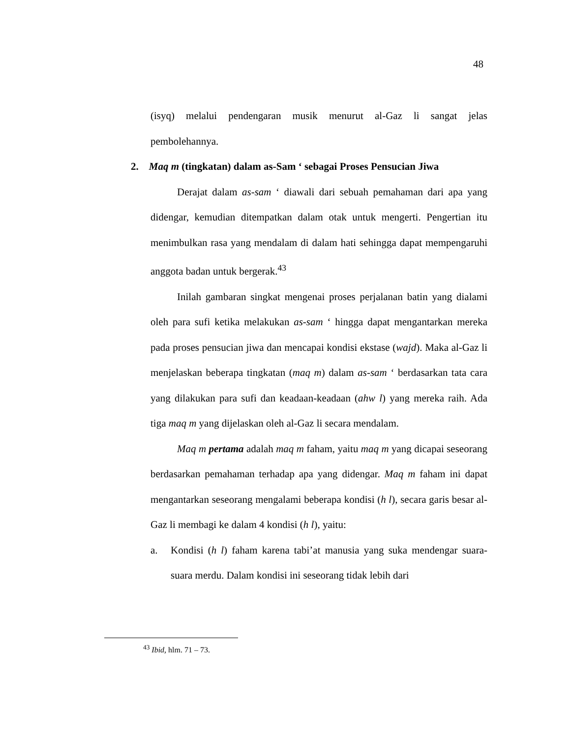48
(isyq) melalui pendengaran musik menurut al-Gaz li sangat jelas pembolehannya.
2. Maq m (tingkatan) dalam as-Sam ‘ sebagai Proses Pensucian Jiwa
Derajat dalam as-sam ‘ diawali dari sebuah pemahaman dari apa yang didengar, kemudian ditempatkan dalam otak untuk mengerti. Pengertian itu menimbulkan rasa yang mendalam di dalam hati sehingga dapat mempengaruhi anggota badan untuk bergerak.<sup>43</sup>
Inilah gambaran singkat mengenai proses perjalanan batin yang dialami oleh para sufi ketika melakukan as-sam ‘ hingga dapat mengantarkan mereka pada proses pensucian jiwa dan mencapai kondisi ekstase (wajd). Maka al-Gaz li menjelaskan beberapa tingkatan (maq m) dalam as-sam ‘ berdasarkan tata cara yang dilakukan para sufi dan keadaan-keadaan (ahw l) yang mereka raih. Ada tiga maq m yang dijelaskan oleh al-Gaz li secara mendalam.
Maq m pertama adalah maq m faham, yaitu maq m yang dicapai seseorang berdasarkan pemahaman terhadap apa yang didengar. Maq m faham ini dapat mengantarkan seseorang mengalami beberapa kondisi (h l), secara garis besar al-Gaz li membagi ke dalam 4 kondisi (h l), yaitu:
a. Kondisi (h l) faham karena tabi’at manusia yang suka mendengar suara- suara merdu. Dalam kondisi ini seseorang tidak lebih dari
<sup>43</sup> Ibid, hlm. 71 – 73.